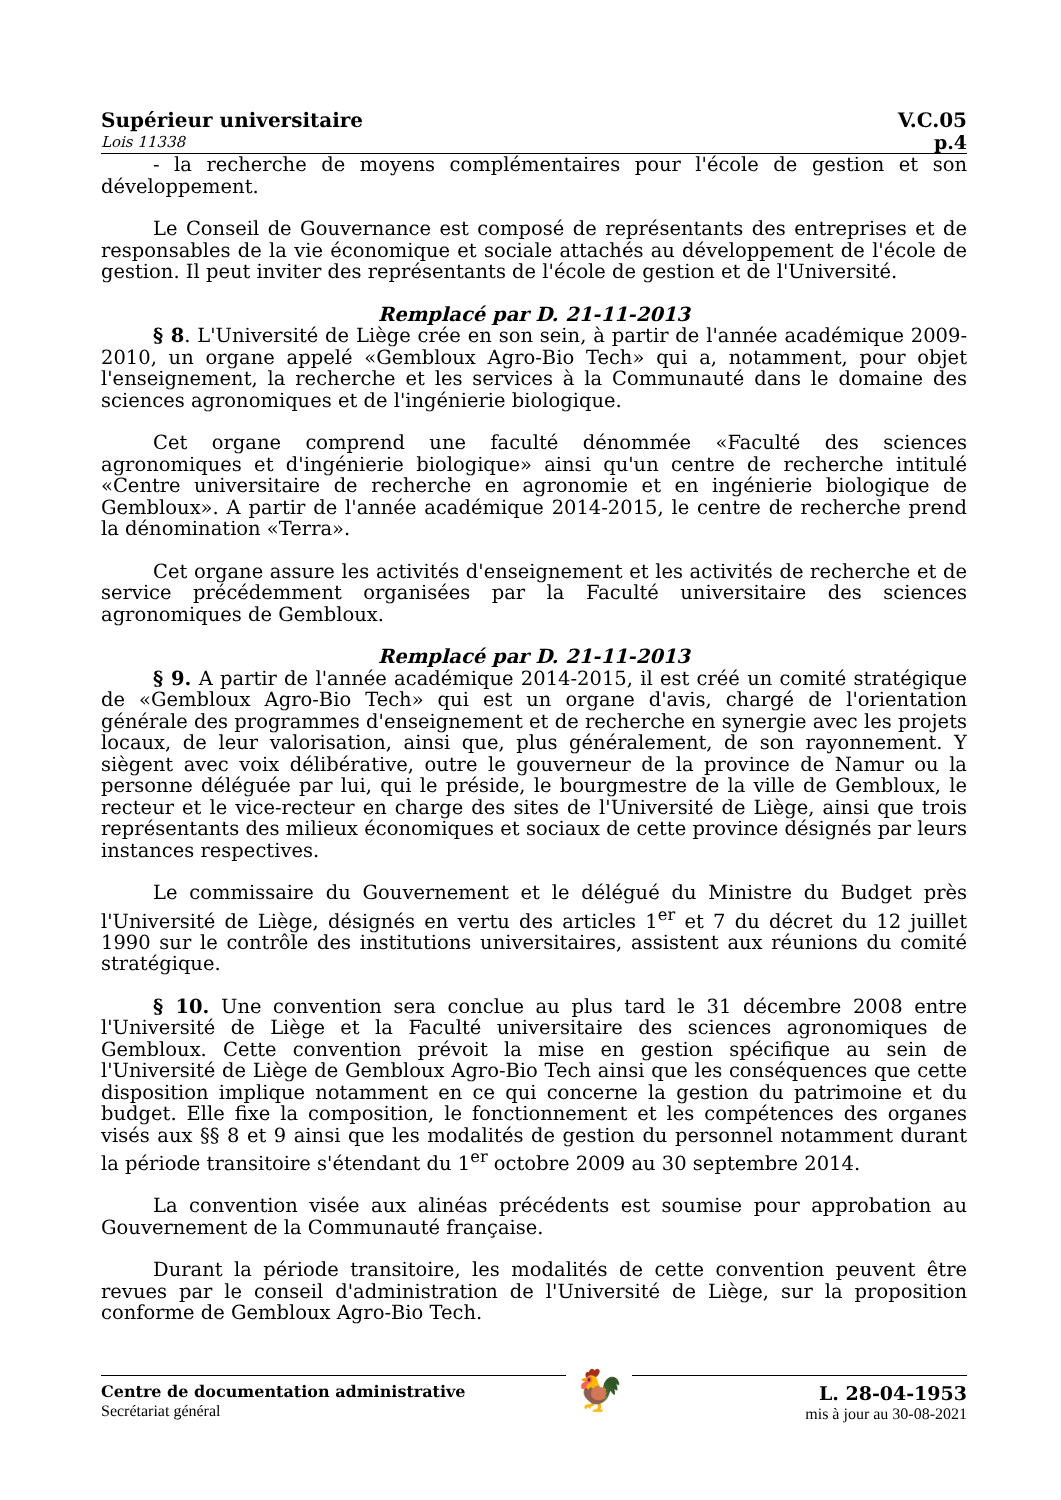Supérieur universitaire V.C.05
Lois 11338 p.4
- la recherche de moyens complémentaires pour l'école de gestion et son développement.
Le Conseil de Gouvernance est composé de représentants des entreprises et de responsables de la vie économique et sociale attachés au développement de l'école de gestion. Il peut inviter des représentants de l'école de gestion et de l'Université.
Remplacé par D. 21-11-2013
§ 8. L'Université de Liège crée en son sein, à partir de l'année académique 2009-2010, un organe appelé «Gembloux Agro-Bio Tech» qui a, notamment, pour objet l'enseignement, la recherche et les services à la Communauté dans le domaine des sciences agronomiques et de l'ingénierie biologique.
Cet organe comprend une faculté dénommée «Faculté des sciences agronomiques et d'ingénierie biologique» ainsi qu'un centre de recherche intitulé «Centre universitaire de recherche en agronomie et en ingénierie biologique de Gembloux». A partir de l'année académique 2014-2015, le centre de recherche prend la dénomination «Terra».
Cet organe assure les activités d'enseignement et les activités de recherche et de service précédemment organisées par la Faculté universitaire des sciences agronomiques de Gembloux.
Remplacé par D. 21-11-2013
§ 9. A partir de l'année académique 2014-2015, il est créé un comité stratégique de «Gembloux Agro-Bio Tech» qui est un organe d'avis, chargé de l'orientation générale des programmes d'enseignement et de recherche en synergie avec les projets locaux, de leur valorisation, ainsi que, plus généralement, de son rayonnement. Y siègent avec voix délibérative, outre le gouverneur de la province de Namur ou la personne déléguée par lui, qui le préside, le bourgmestre de la ville de Gembloux, le recteur et le vice-recteur en charge des sites de l'Université de Liège, ainsi que trois représentants des milieux économiques et sociaux de cette province désignés par leurs instances respectives.
Le commissaire du Gouvernement et le délégué du Ministre du Budget près l'Université de Liège, désignés en vertu des articles 1<sup>er</sup> et 7 du décret du 12 juillet 1990 sur le contrôle des institutions universitaires, assistent aux réunions du comité stratégique.
§ 10. Une convention sera conclue au plus tard le 31 décembre 2008 entre l'Université de Liège et la Faculté universitaire des sciences agronomiques de Gembloux. Cette convention prévoit la mise en gestion spécifique au sein de l'Université de Liège de Gembloux Agro-Bio Tech ainsi que les conséquences que cette disposition implique notamment en ce qui concerne la gestion du patrimoine et du budget. Elle fixe la composition, le fonctionnement et les compétences des organes visés aux §§ 8 et 9 ainsi que les modalités de gestion du personnel notamment durant la période transitoire s'étendant du 1<sup>er</sup> octobre 2009 au 30 septembre 2014.
La convention visée aux alinéas précédents est soumise pour approbation au Gouvernement de la Communauté française.
Durant la période transitoire, les modalités de cette convention peuvent être revues par le conseil d'administration de l'Université de Liège, sur la proposition conforme de Gembloux Agro-Bio Tech.
Centre de documentation administrative
Secrétariat général
🐓
L. 28-04-1953
mis à jour au 30-08-2021